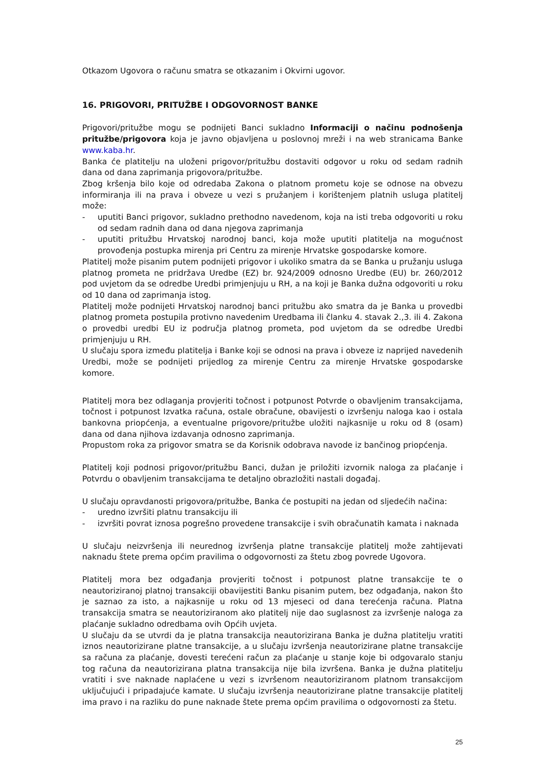Otkazom Ugovora o računu smatra se otkazanim i Okvirni ugovor.
16. PRIGOVORI, PRITUŽBE I ODGOVORNOST BANKE
Prigovori/pritužbe mogu se podnijeti Banci sukladno Informaciji o načinu podnošenja pritužbe/prigovora koja je javno objavljena u poslovnoj mreži i na web stranicama Banke www.kaba.hr.
Banka će platitelju na uloženi prigovor/pritužbu dostaviti odgovor u roku od sedam radnih dana od dana zaprimanja prigovora/pritužbe.
Zbog kršenja bilo koje od odredaba Zakona o platnom prometu koje se odnose na obvezu informiranja ili na prava i obveze u vezi s pružanjem i korištenjem platnih usluga platitelj može:
- uputiti Banci prigovor, sukladno prethodno navedenom, koja na isti treba odgovoriti u roku od sedam radnih dana od dana njegova zaprimanja
- uputiti pritužbu Hrvatskoj narodnoj banci, koja može uputiti platitelja na mogućnost provođenja postupka mirenja pri Centru za mirenje Hrvatske gospodarske komore.
Platitelj može pisanim putem podnijeti prigovor i ukoliko smatra da se Banka u pružanju usluga platnog prometa ne pridržava Uredbe (EZ) br. 924/2009 odnosno Uredbe (EU) br. 260/2012 pod uvjetom da se odredbe Uredbi primjenjuju u RH, a na koji je Banka dužna odgovoriti u roku od 10 dana od zaprimanja istog.
Platitelj može podnijeti Hrvatskoj narodnoj banci pritužbu ako smatra da je Banka u provedbi platnog prometa postupila protivno navedenim Uredbama ili članku 4. stavak 2.,3. ili 4. Zakona o provedbi uredbi EU iz područja platnog prometa, pod uvjetom da se odredbe Uredbi primjenjuju u RH.
U slučaju spora između platitelja i Banke koji se odnosi na prava i obveze iz naprijed navedenih Uredbi, može se podnijeti prijedlog za mirenje Centru za mirenje Hrvatske gospodarske komore.
Platitelj mora bez odlaganja provjeriti točnost i potpunost Potvrde o obavljenim transakcijama, točnost i potpunost Izvatka računa, ostale obračune, obavijesti o izvršenju naloga kao i ostala bankovna priopćenja, a eventualne prigovore/pritužbe uložiti najkasnije u roku od 8 (osam) dana od dana njihova izdavanja odnosno zaprimanja.
Propustom roka za prigovor smatra se da Korisnik odobrava navode iz bančinog priopćenja.
Platitelj koji podnosi prigovor/pritužbu Banci, dužan je priložiti izvornik naloga za plaćanje i Potvrdu o obavljenim transakcijama te detaljno obrazložiti nastali događaj.
U slučaju opravdanosti prigovora/pritužbe, Banka će postupiti na jedan od sljedećih načina:
- uredno izvršiti platnu transakciju ili
- izvršiti povrat iznosa pogrešno provedene transakcije i svih obračunatih kamata i naknada
U slučaju neizvršenja ili neurednog izvršenja platne transakcije platitelj može zahtijevati naknadu štete prema općim pravilima o odgovornosti za štetu zbog povrede Ugovora.
Platitelj mora bez odgađanja provjeriti točnost i potpunost platne transakcije te o neautoriziranoj platnoj transakciji obavijestiti Banku pisanim putem, bez odgađanja, nakon što je saznao za isto, a najkasnije u roku od 13 mjeseci od dana terećenja računa. Platna transakcija smatra se neautoriziranom ako platitelj nije dao suglasnost za izvršenje naloga za plaćanje sukladno odredbama ovih Općih uvjeta.
U slučaju da se utvrdi da je platna transakcija neautorizirana Banka je dužna platitelju vratiti iznos neautorizirane platne transakcije, a u slučaju izvršenja neautorizirane platne transakcije sa računa za plaćanje, dovesti terećeni račun za plaćanje u stanje koje bi odgovaralo stanju tog računa da neautorizirana platna transakcija nije bila izvršena. Banka je dužna platitelju vratiti i sve naknade naplaćene u vezi s izvršenom neautoriziranom platnom transakcijom uključujući i pripadajuće kamate. U slučaju izvršenja neautorizirane platne transakcije platitelj ima pravo i na razliku do pune naknade štete prema općim pravilima o odgovornosti za štetu.
25